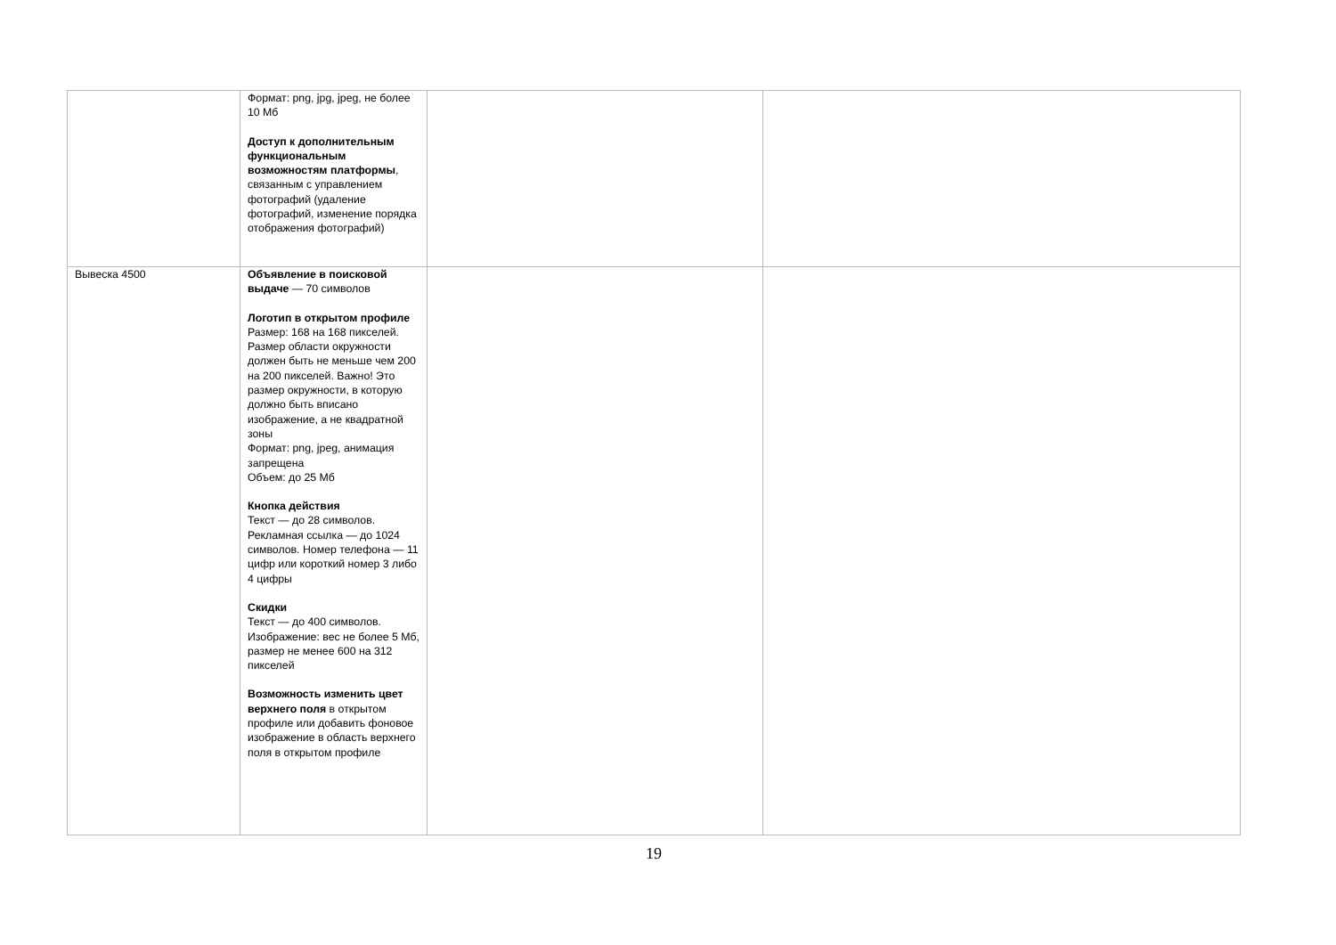| | Формат: png, jpg, jpeg, не более 10 Мб Доступ к дополнительным функциональным возможностям платформы , связанным с управлением фотографий (удаление фотографий, изменение порядка отображения фотографий) | | |
| Вывеска 4500 | Объявление в поисковой выдаче — 70 символов Логотип в открытом профиле Размер: 168 на 168 пикселей. Размер области окружности должен быть не меньше чем 200 на 200 пикселей. Важно! Это размер окружности, в которую должно быть вписано изображение, а не квадратной зоны Формат: png, jpeg, анимация запрещена Объем: до 25 Мб Кнопка действия Текст — до 28 символов. Рекламная ссылка — до 1024 символов. Номер телефона — 11 цифр или короткий номер 3 либо 4 цифры Скидки Текст — до 400 символов. Изображение: вес не более 5 Мб, размер не менее 600 на 312 пикселей Возможность изменить цвет верхнего поля в открытом профиле или добавить фоновое изображение в область верхнего поля в открытом профиле | | |
19